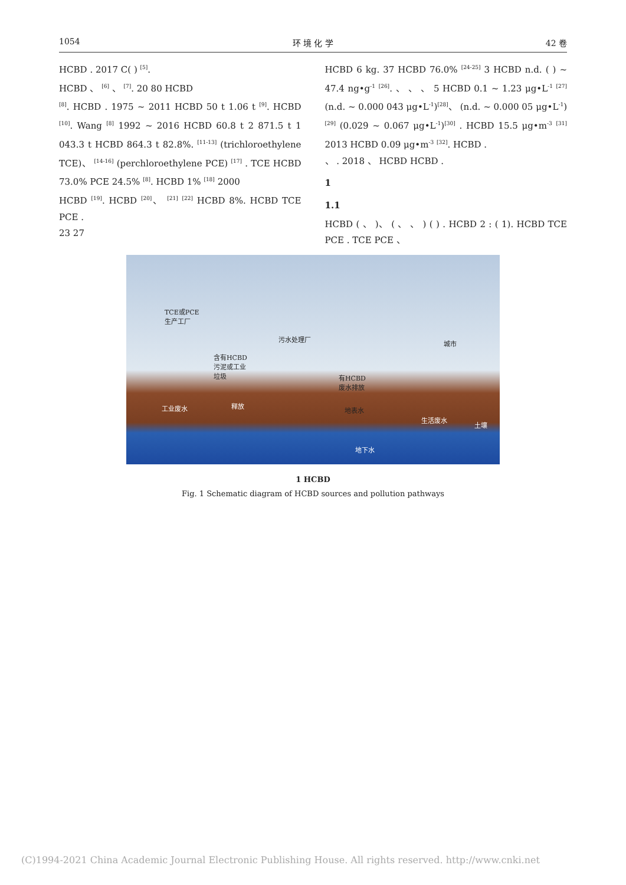1054 环 境 化 学 42 卷
HCBD . 2017 C( ) <sup>[5]</sup>.
HCBD 、 <sup>[6]</sup> 、 <sup>[7]</sup>. 20 80 HCBD
<sup>[8]</sup>. HCBD . 1975 ~ 2011 HCBD 50 t 1.06 t <sup>[9]</sup>. HCBD <sup>[10]</sup>. Wang <sup>[8]</sup> 1992 ~ 2016 HCBD 60.8 t 2 871.5 t 1 043.3 t HCBD 864.3 t 82.8%. <sup>[11-13]</sup> (trichloroethylene TCE)、 <sup>[14-16]</sup> (perchloroethylene PCE) <sup>[17]</sup> . TCE HCBD 73.0% PCE 24.5% <sup>[8]</sup>. HCBD 1% <sup>[18]</sup> 2000
HCBD <sup>[19]</sup>. HCBD <sup>[20]</sup>、 <sup>[21]</sup> <sup>[22]</sup> HCBD 8%. HCBD TCE PCE .
23 27
HCBD 6 kg. 37 HCBD 76.0% <sup>[24-25]</sup> 3 HCBD n.d. ( ) ~ 47.4 ng•g<sup>-1</sup> <sup>[26]</sup>. 、 、 、 5 HCBD 0.1 ~ 1.23 μg•L<sup>-1</sup> <sup>[27]</sup> (n.d. ~ 0.000 043 μg•L<sup>-1</sup>)<sup>[28]</sup>、 (n.d. ~ 0.000 05 μg•L<sup>-1</sup>)<sup>[29]</sup> (0.029 ~ 0.067 μg•L<sup>-1</sup>)<sup>[30]</sup> . HCBD 15.5 μg•m<sup>-3</sup> <sup>[31]</sup> 2013 HCBD 0.09 μg•m<sup>-3</sup> <sup>[32]</sup>. HCBD .
、 . 2018 、 HCBD HCBD .
1
1.1
HCBD ( 、 )、 ( 、 、 ) ( ) . HCBD 2 : ( 1). HCBD TCE PCE . TCE PCE 、
TCE或PCE
生产工厂
污水处理厂
含有HCBD
污泥或工业
垃圾
城市
有HCBD
废水排放
工业废水 释放
地表水
生活废水
土壤
地下水
1 HCBD
Fig. 1 Schematic diagram of HCBD sources and pollution pathways
(C)1994-2021 China Academic Journal Electronic Publishing House. All rights reserved. http://www.cnki.net